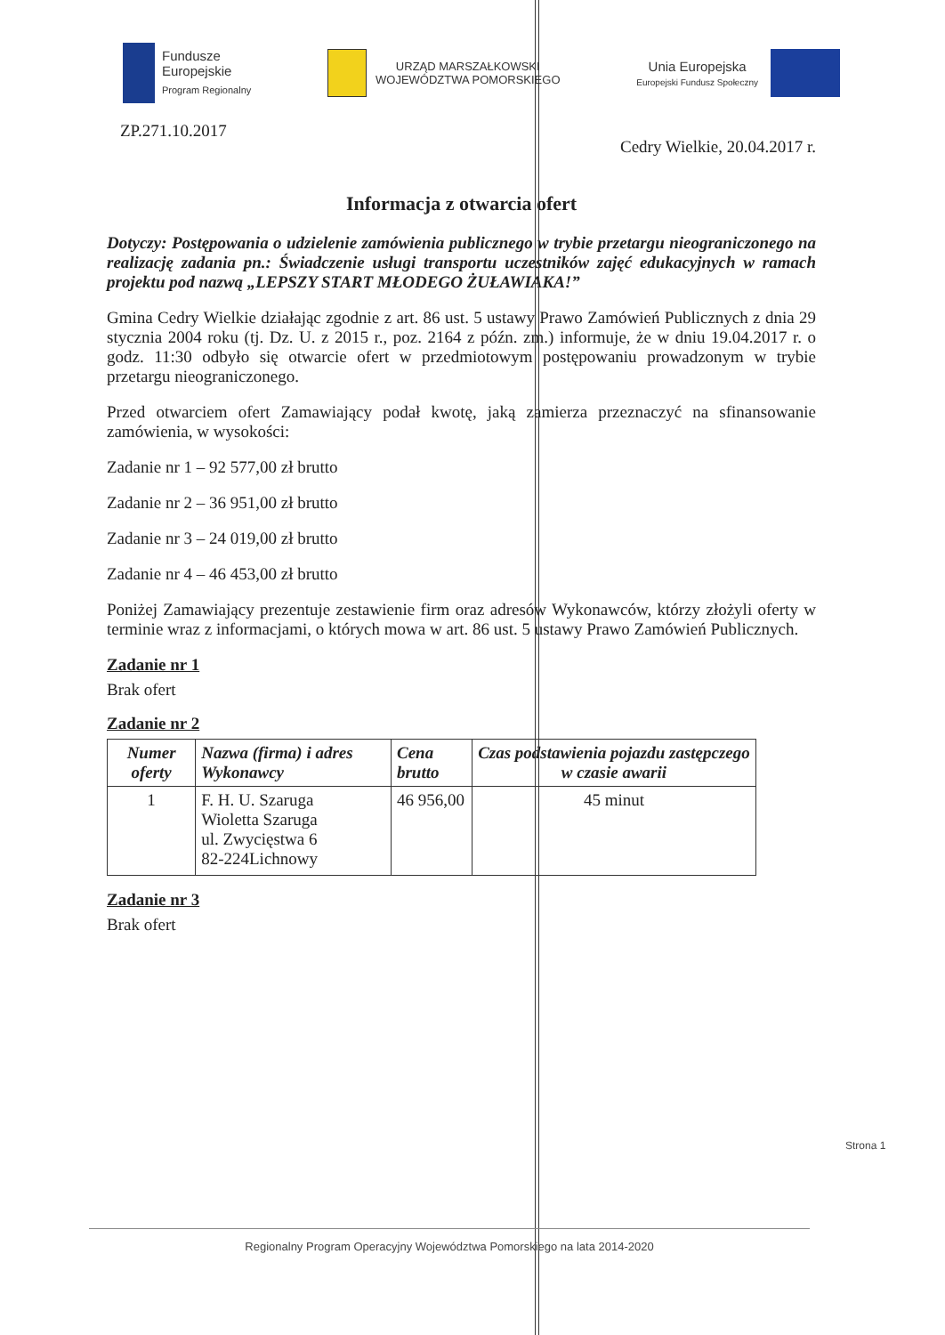Fundusze
Europejskie
Program Regionalny
URZĄD MARSZAŁKOWSKI
WOJEWÓDZTWA POMORSKIEGO
Unia Europejska
Europejski Fundusz Społeczny
ZP.271.10.2017 Cedry Wielkie, 20.04.2017 r.
Informacja z otwarcia ofert
Dotyczy: Postępowania o udzielenie zamówienia publicznego w trybie przetargu nieograniczonego na realizację zadania pn.: Świadczenie usługi transportu uczestników zajęć edukacyjnych w ramach projektu pod nazwą „LEPSZY START MŁODEGO ŻUŁAWIAKA!”
Gmina Cedry Wielkie działając zgodnie z art. 86 ust. 5 ustawy Prawo Zamówień Publicznych z dnia 29 stycznia 2004 roku (tj. Dz. U. z 2015 r., poz. 2164 z późn. zm.) informuje, że w dniu 19.04.2017 r. o godz. 11:30 odbyło się otwarcie ofert w przedmiotowym postępowaniu prowadzonym w trybie przetargu nieograniczonego.
Przed otwarciem ofert Zamawiający podał kwotę, jaką zamierza przeznaczyć na sfinansowanie zamówienia, w wysokości:
Zadanie nr 1 – 92 577,00 zł brutto
Zadanie nr 2 – 36 951,00 zł brutto
Zadanie nr 3 – 24 019,00 zł brutto
Zadanie nr 4 – 46 453,00 zł brutto
Poniżej Zamawiający prezentuje zestawienie firm oraz adresów Wykonawców, którzy złożyli oferty w terminie wraz z informacjami, o których mowa w art. 86 ust. 5 ustawy Prawo Zamówień Publicznych.
Zadanie nr 1
Brak ofert
Zadanie nr 2
| Numer oferty | Nazwa (firma) i adres Wykonawcy | Cena brutto | Czas podstawienia pojazdu zastępczego w czasie awarii |
| --- | --- | --- | --- |
| 1 | F. H. U. Szaruga Wioletta Szaruga ul. Zwycięstwa 6 82-224Lichnowy | 46 956,00 | 45 minut |
Zadanie nr 3
Brak ofert
Strona 1
Regionalny Program Operacyjny Województwa Pomorskiego na lata 2014-2020